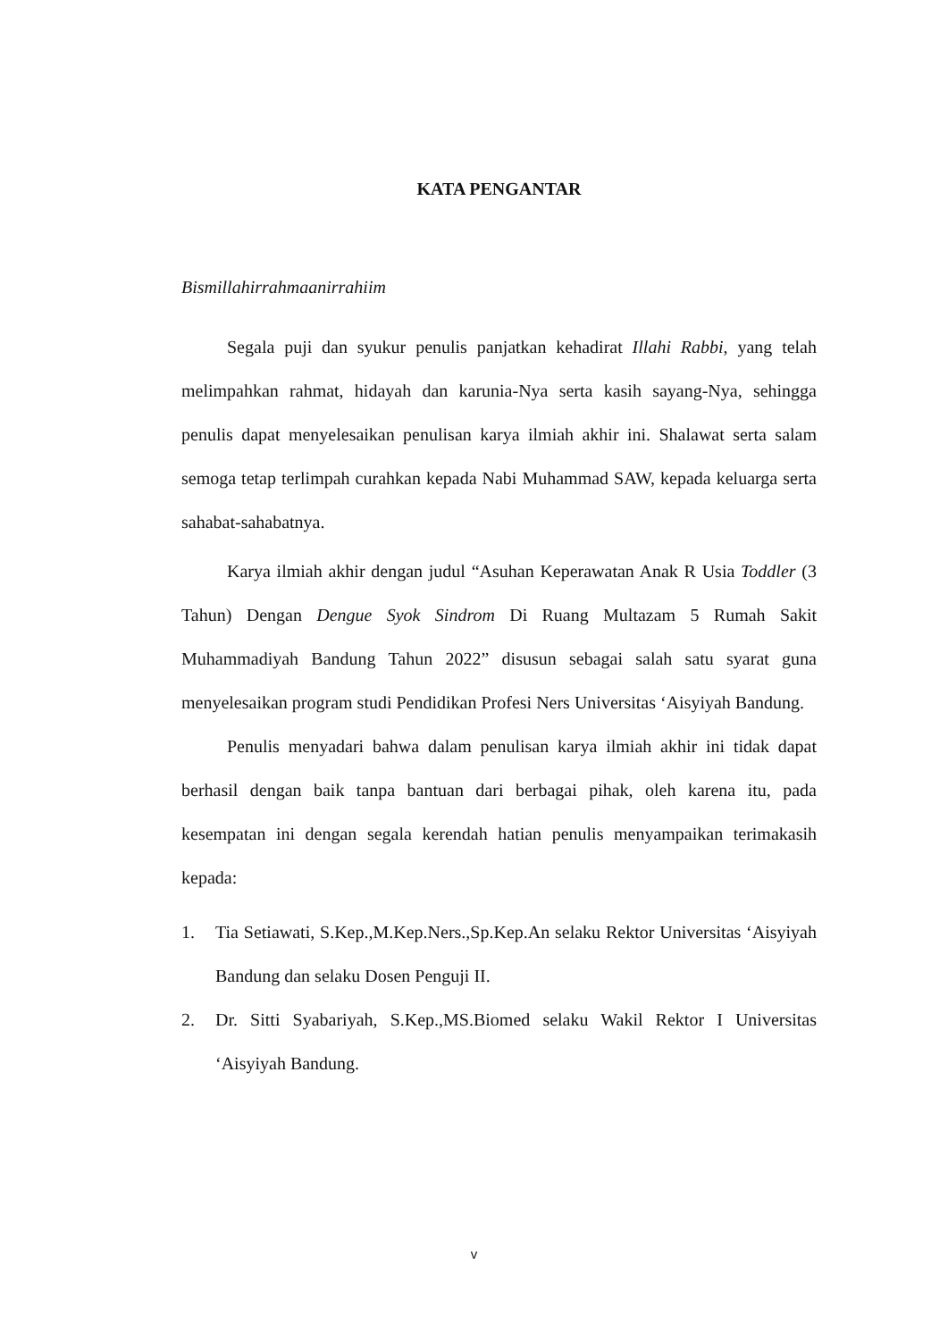KATA PENGANTAR
Bismillahirrahmaanirrahiim
Segala puji dan syukur penulis panjatkan kehadirat Illahi Rabbi, yang telah melimpahkan rahmat, hidayah dan karunia-Nya serta kasih sayang-Nya, sehingga penulis dapat menyelesaikan penulisan karya ilmiah akhir ini. Shalawat serta salam semoga tetap terlimpah curahkan kepada Nabi Muhammad SAW, kepada keluarga serta sahabat-sahabatnya.
Karya ilmiah akhir dengan judul “Asuhan Keperawatan Anak R Usia Toddler (3 Tahun) Dengan Dengue Syok Sindrom Di Ruang Multazam 5 Rumah Sakit Muhammadiyah Bandung Tahun 2022” disusun sebagai salah satu syarat guna menyelesaikan program studi Pendidikan Profesi Ners Universitas ‘Aisyiyah Bandung.
Penulis menyadari bahwa dalam penulisan karya ilmiah akhir ini tidak dapat berhasil dengan baik tanpa bantuan dari berbagai pihak, oleh karena itu, pada kesempatan ini dengan segala kerendah hatian penulis menyampaikan terimakasih kepada:
1. Tia Setiawati, S.Kep.,M.Kep.Ners.,Sp.Kep.An selaku Rektor Universitas ‘Aisyiyah Bandung dan selaku Dosen Penguji II.
2. Dr. Sitti Syabariyah, S.Kep.,MS.Biomed selaku Wakil Rektor I Universitas ‘Aisyiyah Bandung.
v